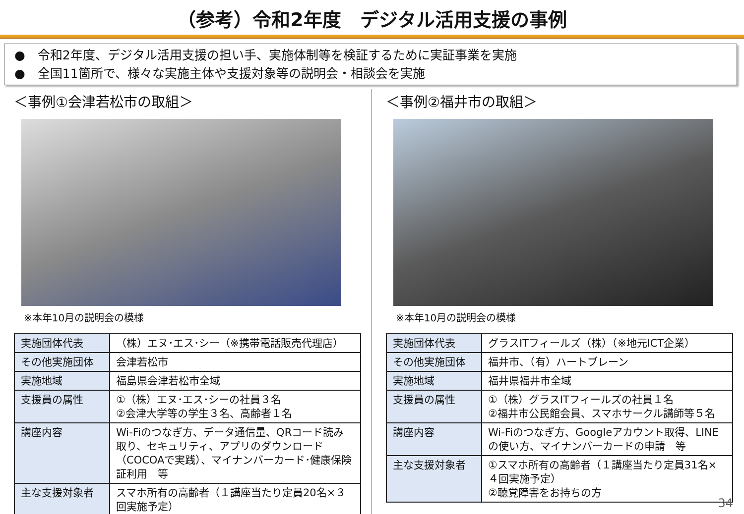（参考）令和2年度　デジタル活用支援の事例
●　令和2年度、デジタル活用支援の担い手、実施体制等を検証するために実証事業を実施
●　全国11箇所で、様々な実施主体や支援対象等の説明会・相談会を実施
＜事例①会津若松市の取組＞
※本年10月の説明会の模様
| 実施団体代表 | （株）エヌ･エス･シー（※携帯電話販売代理店） |
| その他実施団体 | 会津若松市 |
| 実施地域 | 福島県会津若松市全域 |
| 支援員の属性 | ①（株）エヌ･エス･シーの社員３名 ②会津大学等の学生３名、高齢者１名 |
| 講座内容 | Wi-Fiのつなぎ方、データ通信量、QRコード読み取り、セキュリティ、アプリのダウンロード（COCOAで実践）、マイナンバーカード･健康保険証利用 等 |
| 主な支援対象者 | スマホ所有の高齢者（１講座当たり定員20名×３回実施予定） |
＜事例②福井市の取組＞
※本年10月の説明会の模様
| 実施団体代表 | グラスITフィールズ（株）（※地元ICT企業） |
| その他実施団体 | 福井市、（有）ハートブレーン |
| 実施地域 | 福井県福井市全域 |
| 支援員の属性 | ①（株）グラスITフィールズの社員１名 ②福井市公民館会員、スマホサークル講師等５名 |
| 講座内容 | Wi-Fiのつなぎ方、Googleアカウント取得、LINEの使い方、マイナンバーカードの申請 等 |
| 主な支援対象者 | ①スマホ所有の高齢者（１講座当たり定員31名×４回実施予定） ②聴覚障害をお持ちの方 |
34